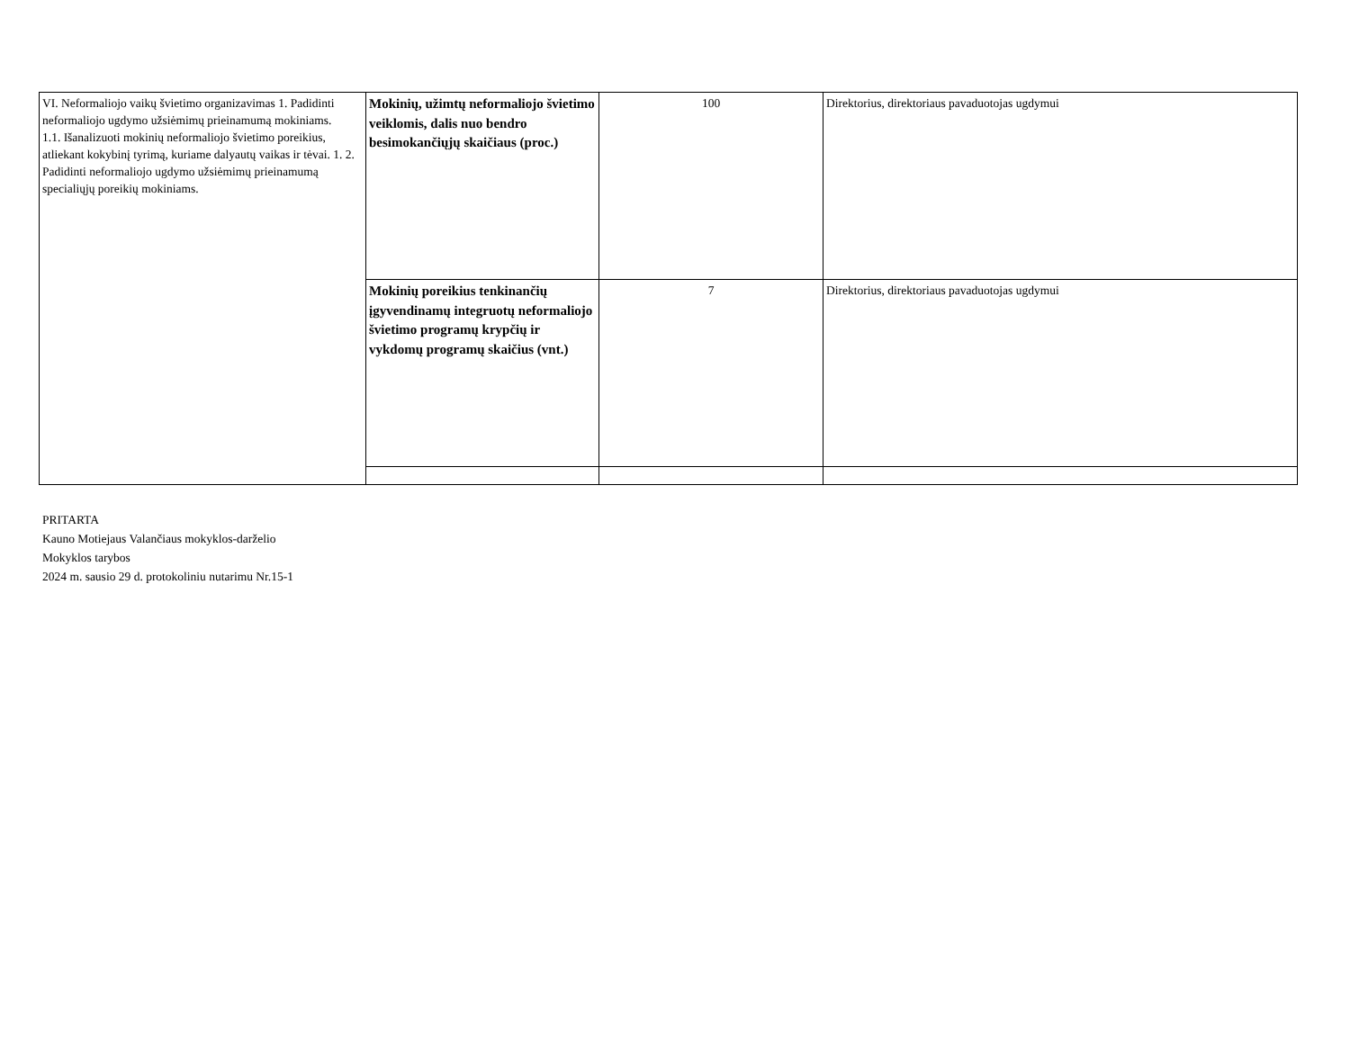| VI. Neformaliojo vaikų švietimo organizavimas 1. Padidinti neformaliojo ugdymo užsiėmimų prieinamumą mokiniams. 1.1. Išanalizuoti mokinių neformaliojo švietimo poreikius, atliekant kokybinį tyrimą, kuriame dalyautų vaikas ir tėvai. 1. 2. Padidinti neformaliojo ugdymo užsiėmimų prieinamumą specialiųjų poreikių mokiniams. | Mokinių, užimtų neformaliojo švietimo veiklomis, dalis nuo bendro besimokančiųjų skaičiaus (proc.) | 100 | Direktorius, direktoriaus pavaduotojas ugdymui |
| | Mokinių poreikius tenkinančių įgyvendinamų integruotų neformaliojo švietimo programų krypčių ir vykdomų programų skaičius (vnt.) | 7 | Direktorius, direktoriaus pavaduotojas ugdymui |
PRITARTA
Kauno Motiejaus Valančiaus mokyklos-darželio
Mokyklos tarybos
2024 m. sausio 29 d. protokoliniu nutarimu Nr.15-1